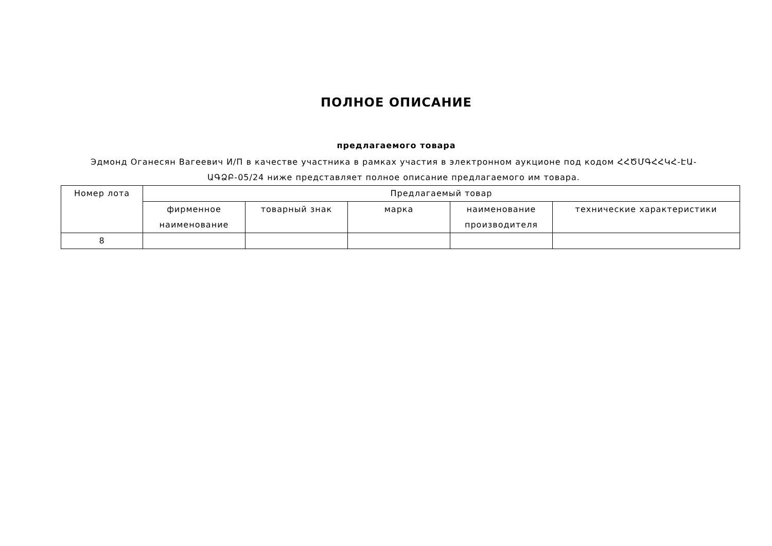ПОЛНОЕ ОПИСАНИЕ
предлагаемого товара
Эдмонд Оганесян Вагеевич И/П в качестве участника в рамках участия в электронном аукционе под кодом ՀՀԾՄԳՀՀԿՀ-ԷԱ-ԱԳՁԲ-05/24 ниже представляет полное описание предлагаемого им товара.
| Номер лота | Предлагаемый товар | | | | |
| --- | --- | --- | --- | --- | --- |
| | фирменное наименование | товарный знак | марка | наименование производителя | технические характеристики |
| 8 | | | | | |